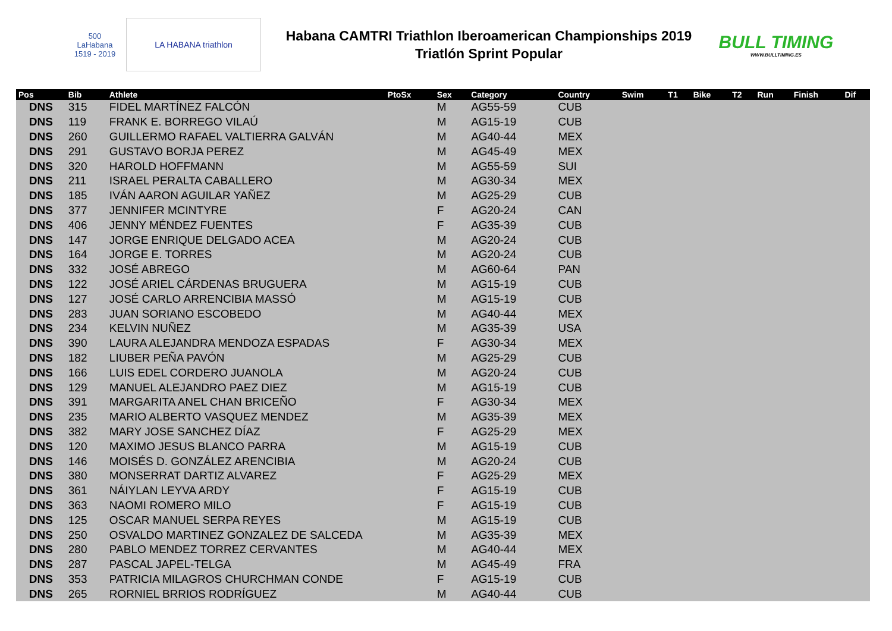500
LaHabana
1519 - 2019
LA HABANA triathlon
Habana CAMTRI Triathlon Iberoamerican Championships 2019
Triatlón Sprint Popular
BULL TIMING
WWW.BULLTIMING.ES
| Pos | Bib | Athlete | PtoSx | Sex | Category | Country | Swim | T1 | Bike | T2 | Run | Finish | Dif |
| --- | --- | --- | --- | --- | --- | --- | --- | --- | --- | --- | --- | --- | --- |
| DNS | 315 | FIDEL MARTÍNEZ FALCÓN | | M | AG55-59 | CUB | | | | | | | |
| DNS | 119 | FRANK E. BORREGO VILAÚ | | M | AG15-19 | CUB | | | | | | | |
| DNS | 260 | GUILLERMO RAFAEL VALTIERRA GALVÁN | | M | AG40-44 | MEX | | | | | | | |
| DNS | 291 | GUSTAVO BORJA PEREZ | | M | AG45-49 | MEX | | | | | | | |
| DNS | 320 | HAROLD HOFFMANN | | M | AG55-59 | SUI | | | | | | | |
| DNS | 211 | ISRAEL PERALTA CABALLERO | | M | AG30-34 | MEX | | | | | | | |
| DNS | 185 | IVÁN AARON AGUILAR YAÑEZ | | M | AG25-29 | CUB | | | | | | | |
| DNS | 377 | JENNIFER MCINTYRE | | F | AG20-24 | CAN | | | | | | | |
| DNS | 406 | JENNY MÉNDEZ FUENTES | | F | AG35-39 | CUB | | | | | | | |
| DNS | 147 | JORGE ENRIQUE DELGADO ACEA | | M | AG20-24 | CUB | | | | | | | |
| DNS | 164 | JORGE E. TORRES | | M | AG20-24 | CUB | | | | | | | |
| DNS | 332 | JOSÉ ABREGO | | M | AG60-64 | PAN | | | | | | | |
| DNS | 122 | JOSÉ ARIEL CÁRDENAS BRUGUERA | | M | AG15-19 | CUB | | | | | | | |
| DNS | 127 | JOSÉ CARLO ARRENCIBIA MASSÓ | | M | AG15-19 | CUB | | | | | | | |
| DNS | 283 | JUAN SORIANO ESCOBEDO | | M | AG40-44 | MEX | | | | | | | |
| DNS | 234 | KELVIN NUÑEZ | | M | AG35-39 | USA | | | | | | | |
| DNS | 390 | LAURA ALEJANDRA MENDOZA ESPADAS | | F | AG30-34 | MEX | | | | | | | |
| DNS | 182 | LIUBER PEÑA PAVÓN | | M | AG25-29 | CUB | | | | | | | |
| DNS | 166 | LUIS EDEL CORDERO JUANOLA | | M | AG20-24 | CUB | | | | | | | |
| DNS | 129 | MANUEL ALEJANDRO PAEZ DIEZ | | M | AG15-19 | CUB | | | | | | | |
| DNS | 391 | MARGARITA ANEL CHAN BRICEÑO | | F | AG30-34 | MEX | | | | | | | |
| DNS | 235 | MARIO ALBERTO VASQUEZ MENDEZ | | M | AG35-39 | MEX | | | | | | | |
| DNS | 382 | MARY JOSE SANCHEZ DÍAZ | | F | AG25-29 | MEX | | | | | | | |
| DNS | 120 | MAXIMO JESUS BLANCO PARRA | | M | AG15-19 | CUB | | | | | | | |
| DNS | 146 | MOISÉS D. GONZÁLEZ ARENCIBIA | | M | AG20-24 | CUB | | | | | | | |
| DNS | 380 | MONSERRAT DARTIZ ALVAREZ | | F | AG25-29 | MEX | | | | | | | |
| DNS | 361 | NÁIYLAN LEYVA ARDY | | F | AG15-19 | CUB | | | | | | | |
| DNS | 363 | NAOMI ROMERO MILO | | F | AG15-19 | CUB | | | | | | | |
| DNS | 125 | OSCAR MANUEL SERPA REYES | | M | AG15-19 | CUB | | | | | | | |
| DNS | 250 | OSVALDO MARTINEZ GONZALEZ DE SALCEDA | | M | AG35-39 | MEX | | | | | | | |
| DNS | 280 | PABLO MENDEZ TORREZ CERVANTES | | M | AG40-44 | MEX | | | | | | | |
| DNS | 287 | PASCAL JAPEL-TELGA | | M | AG45-49 | FRA | | | | | | | |
| DNS | 353 | PATRICIA MILAGROS CHURCHMAN CONDE | | F | AG15-19 | CUB | | | | | | | |
| DNS | 265 | RORNIEL BRRIOS RODRÍGUEZ | | M | AG40-44 | CUB | | | | | | | |